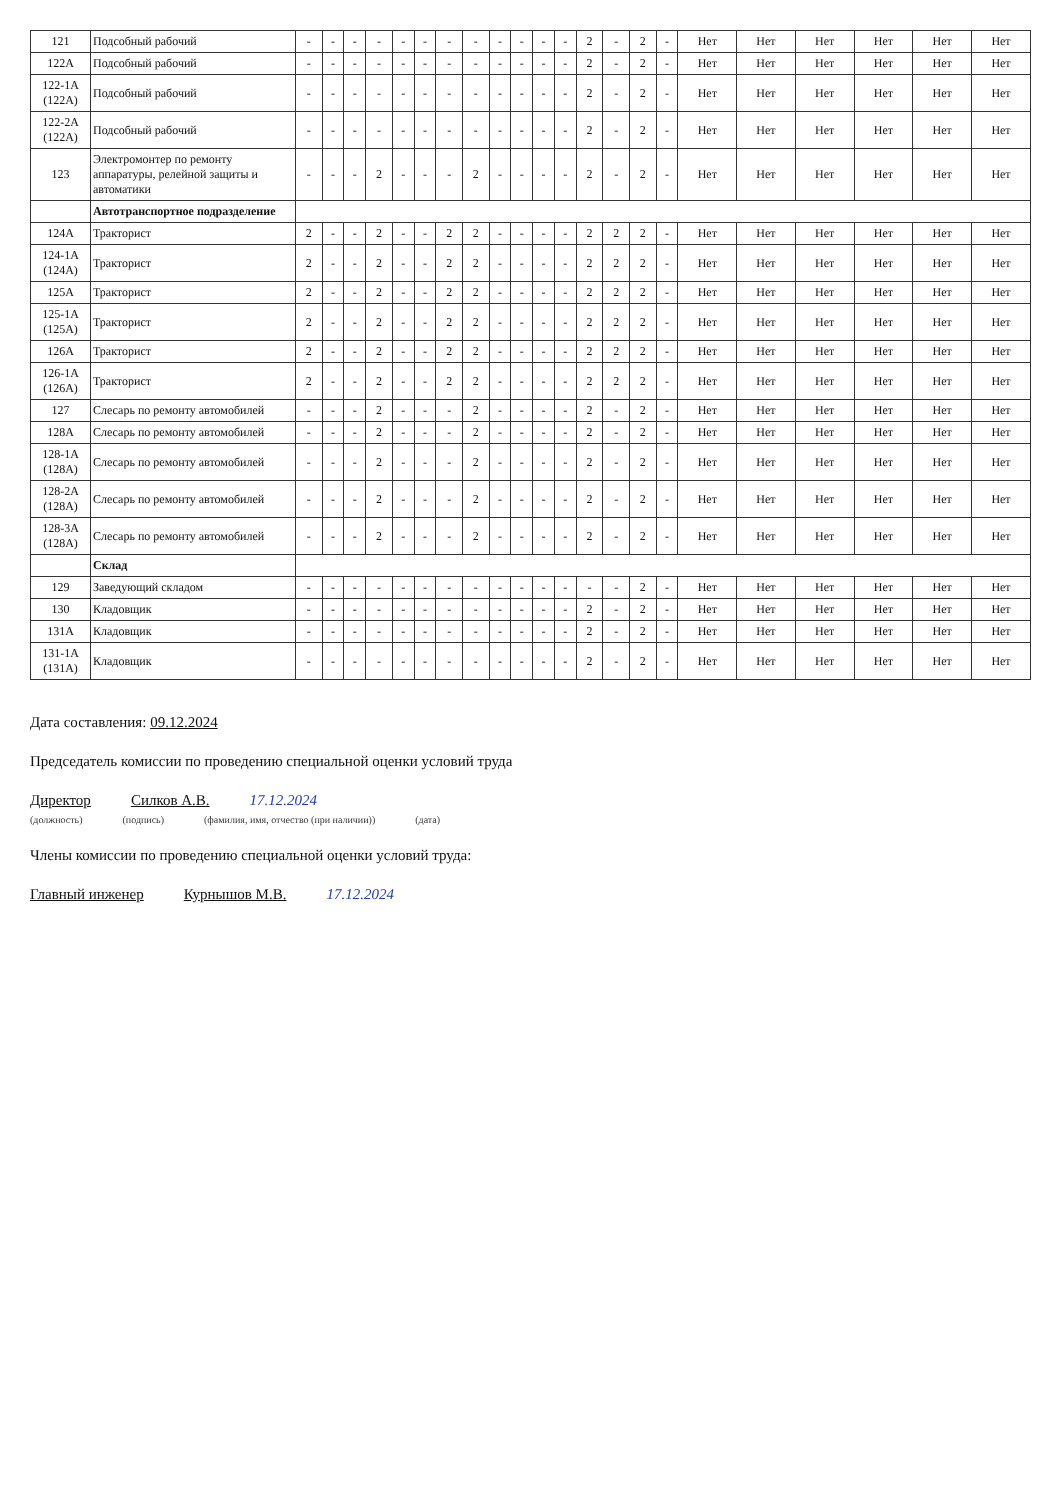| 121 | Подсобный рабочий | - | - | - | - | - | - | - | - | - | - | - | - | 2 | - | 2 | - | Нет | Нет | Нет | Нет | Нет | Нет |
| 122А | Подсобный рабочий | - | - | - | - | - | - | - | - | - | - | - | - | 2 | - | 2 | - | Нет | Нет | Нет | Нет | Нет | Нет |
| 122-1А (122А) | Подсобный рабочий | - | - | - | - | - | - | - | - | - | - | - | - | 2 | - | 2 | - | Нет | Нет | Нет | Нет | Нет | Нет |
| 122-2А (122А) | Подсобный рабочий | - | - | - | - | - | - | - | - | - | - | - | - | 2 | - | 2 | - | Нет | Нет | Нет | Нет | Нет | Нет |
| 123 | Электромонтер по ремонту аппаратуры, релейной защиты и автоматики | - | - | - | 2 | - | - | - | 2 | - | - | - | - | 2 | - | 2 | - | Нет | Нет | Нет | Нет | Нет | Нет |
| | Автотранспортное подразделение | | | | | | | | | | | | | | | | | | | | | | |
| 124А | Тракторист | 2 | - | - | 2 | - | - | 2 | 2 | - | - | - | - | 2 | 2 | 2 | - | Нет | Нет | Нет | Нет | Нет | Нет |
| 124-1А (124А) | Тракторист | 2 | - | - | 2 | - | - | 2 | 2 | - | - | - | - | 2 | 2 | 2 | - | Нет | Нет | Нет | Нет | Нет | Нет |
| 125А | Тракторист | 2 | - | - | 2 | - | - | 2 | 2 | - | - | - | - | 2 | 2 | 2 | - | Нет | Нет | Нет | Нет | Нет | Нет |
| 125-1А (125А) | Тракторист | 2 | - | - | 2 | - | - | 2 | 2 | - | - | - | - | 2 | 2 | 2 | - | Нет | Нет | Нет | Нет | Нет | Нет |
| 126А | Тракторист | 2 | - | - | 2 | - | - | 2 | 2 | - | - | - | - | 2 | 2 | 2 | - | Нет | Нет | Нет | Нет | Нет | Нет |
| 126-1А (126А) | Тракторист | 2 | - | - | 2 | - | - | 2 | 2 | - | - | - | - | 2 | 2 | 2 | - | Нет | Нет | Нет | Нет | Нет | Нет |
| 127 | Слесарь по ремонту автомобилей | - | - | - | 2 | - | - | - | 2 | - | - | - | - | 2 | - | 2 | - | Нет | Нет | Нет | Нет | Нет | Нет |
| 128А | Слесарь по ремонту автомобилей | - | - | - | 2 | - | - | - | 2 | - | - | - | - | 2 | - | 2 | - | Нет | Нет | Нет | Нет | Нет | Нет |
| 128-1А (128А) | Слесарь по ремонту автомобилей | - | - | - | 2 | - | - | - | 2 | - | - | - | - | 2 | - | 2 | - | Нет | Нет | Нет | Нет | Нет | Нет |
| 128-2А (128А) | Слесарь по ремонту автомобилей | - | - | - | 2 | - | - | - | 2 | - | - | - | - | 2 | - | 2 | - | Нет | Нет | Нет | Нет | Нет | Нет |
| 128-3А (128А) | Слесарь по ремонту автомобилей | - | - | - | 2 | - | - | - | 2 | - | - | - | - | 2 | - | 2 | - | Нет | Нет | Нет | Нет | Нет | Нет |
| | Склад | | | | | | | | | | | | | | | | | | | | | | |
| 129 | Заведующий складом | - | - | - | - | - | - | - | - | - | - | - | - | - | - | 2 | - | Нет | Нет | Нет | Нет | Нет | Нет |
| 130 | Кладовщик | - | - | - | - | - | - | - | - | - | - | - | - | 2 | - | 2 | - | Нет | Нет | Нет | Нет | Нет | Нет |
| 131А | Кладовщик | - | - | - | - | - | - | - | - | - | - | - | - | 2 | - | 2 | - | Нет | Нет | Нет | Нет | Нет | Нет |
| 131-1А (131А) | Кладовщик | - | - | - | - | - | - | - | - | - | - | - | - | 2 | - | 2 | - | Нет | Нет | Нет | Нет | Нет | Нет |
Дата составления: 09.12.2024
Председатель комиссии по проведению специальной оценки условий труда
Директор Силков А.В. 17.12.2024
(должность) (подпись) (фамилия, имя, отчество (при наличии)) (дата)
Члены комиссии по проведению специальной оценки условий труда:
Главный инженер Курнышов М.В. 17.12.2024